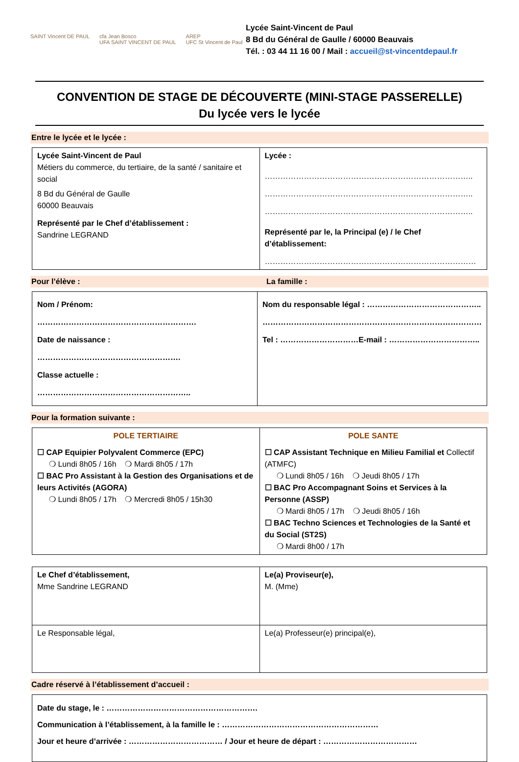SAINT Vincent DE PAUL cfa Jean Bosco
UFA SAINT VINCENT DE PAUL AREP
UFC St Vincent de Paul
Lycée Saint-Vincent de Paul
8 Bd du Général de Gaulle / 60000 Beauvais
Tél. : 03 44 11 16 00 / Mail : accueil@st-vincentdepaul.fr
CONVENTION DE STAGE DE DÉCOUVERTE (MINI-STAGE PASSERELLE)
Du lycée vers le lycée
Entre le lycée et le lycée :
| Lycée Saint-Vincent de Paul Métiers du commerce, du tertiaire, de la santé / sanitaire et social 8 Bd du Général de Gaulle 60000 Beauvais Représenté par le Chef d’établissement : Sandrine LEGRAND | Lycée : …………………………………………………………………….. …………………………………………………………………….. …………………………………………………………………….. Représenté par le, la Principal (e) / le Chef d’établissement: ……………………………………………………………………… |
Pour l’élève : La famille :
| Nom / Prénom: ……………………………………………………. Date de naissance : ………………………………………………. Classe actuelle : ………………………………………………….. | Nom du responsable légal : …………………………………….. ………………………………………………………………………… Tel : …………………………E-mail : …………………………….. |
Pour la formation suivante :
| POLE TERTIAIRE ☐ CAP Equipier Polyvalent Commerce (EPC) ❍ Lundi 8h05 / 16h ❍ Mardi 8h05 / 17h ☐ BAC Pro Assistant à la Gestion des Organisations et de leurs Activités (AGORA) ❍ Lundi 8h05 / 17h ❍ Mercredi 8h05 / 15h30 | POLE SANTE ☐ CAP Assistant Technique en Milieu Familial et Collectif (ATMFC) ❍ Lundi 8h05 / 16h ❍ Jeudi 8h05 / 17h ☐ BAC Pro Accompagnant Soins et Services à la Personne (ASSP) ❍ Mardi 8h05 / 17h ❍ Jeudi 8h05 / 16h ☐ BAC Techno Sciences et Technologies de la Santé et du Social (ST2S) ❍ Mardi 8h00 / 17h |
| Le Chef d’établissement, Mme Sandrine LEGRAND | Le(a) Proviseur(e), M. (Mme) |
| Le Responsable légal, | Le(a) Professeur(e) principal(e), |
Cadre réservé à l’établissement d’accueil :
| Date du stage, le : …………………………………………………. Communication à l’établissement, à la famille le : …………………………………………………… Jour et heure d’arrivée : ……………………………… / Jour et heure de départ : ……………………………… |